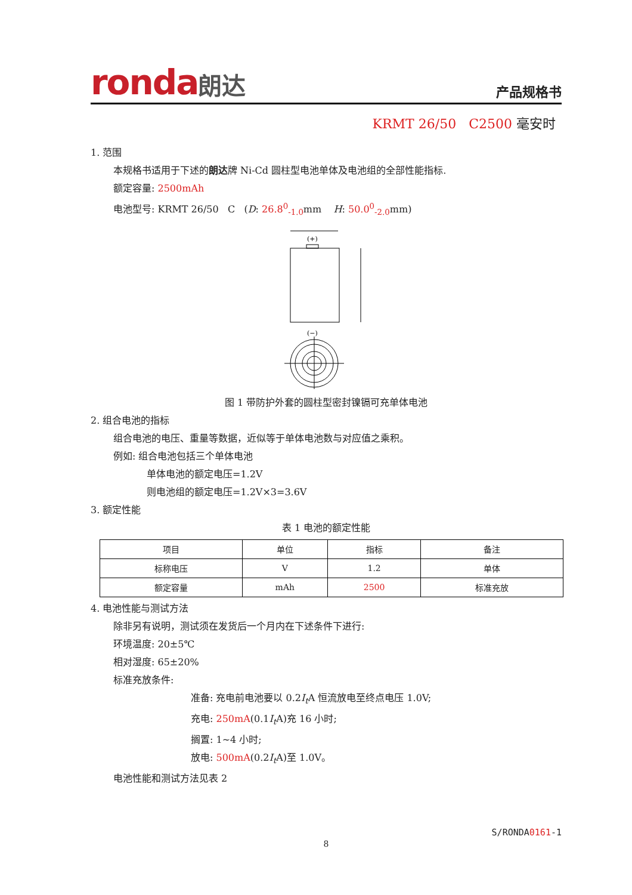ronda朗达
产品规格书
KRMT 26/50 C2500 毫安时
1. 范围
本规格书适用于下述的朗达牌 Ni-Cd 圆柱型电池单体及电池组的全部性能指标.
额定容量: 2500mAh
电池型号: KRMT 26/50 C (D: 26.8<sup>0</sup><sub>-1.0</sub>mm H: 50.0<sup>0</sup><sub>-2.0</sub>mm)
(+)
(−)
图 1 带防护外套的圆柱型密封镍镉可充单体电池
2. 组合电池的指标
组合电池的电压、重量等数据，近似等于单体电池数与对应值之乘积。
例如: 组合电池包括三个单体电池
单体电池的额定电压=1.2V
则电池组的额定电压=1.2V×3=3.6V
3. 额定性能
表 1 电池的额定性能
| 项目 | 单位 | 指标 | 备注 |
| --- | --- | --- | --- |
| 标称电压 | V | 1.2 | 单体 |
| 额定容量 | mAh | 2500 | 标准充放 |
4. 电池性能与测试方法
除非另有说明，测试须在发货后一个月内在下述条件下进行:
环境温度: 20±5℃
相对湿度: 65±20%
标准充放条件:
准备: 充电前电池要以 0.2I<sub>t</sub> A 恒流放电至终点电压 1.0V;
充电: 250mA(0.1I<sub>t</sub> A)充 16 小时;
搁置: 1~4 小时;
放电: 500mA(0.2I<sub>t</sub> A)至 1.0V。
电池性能和测试方法见表 2
S/RONDA0161-1
8